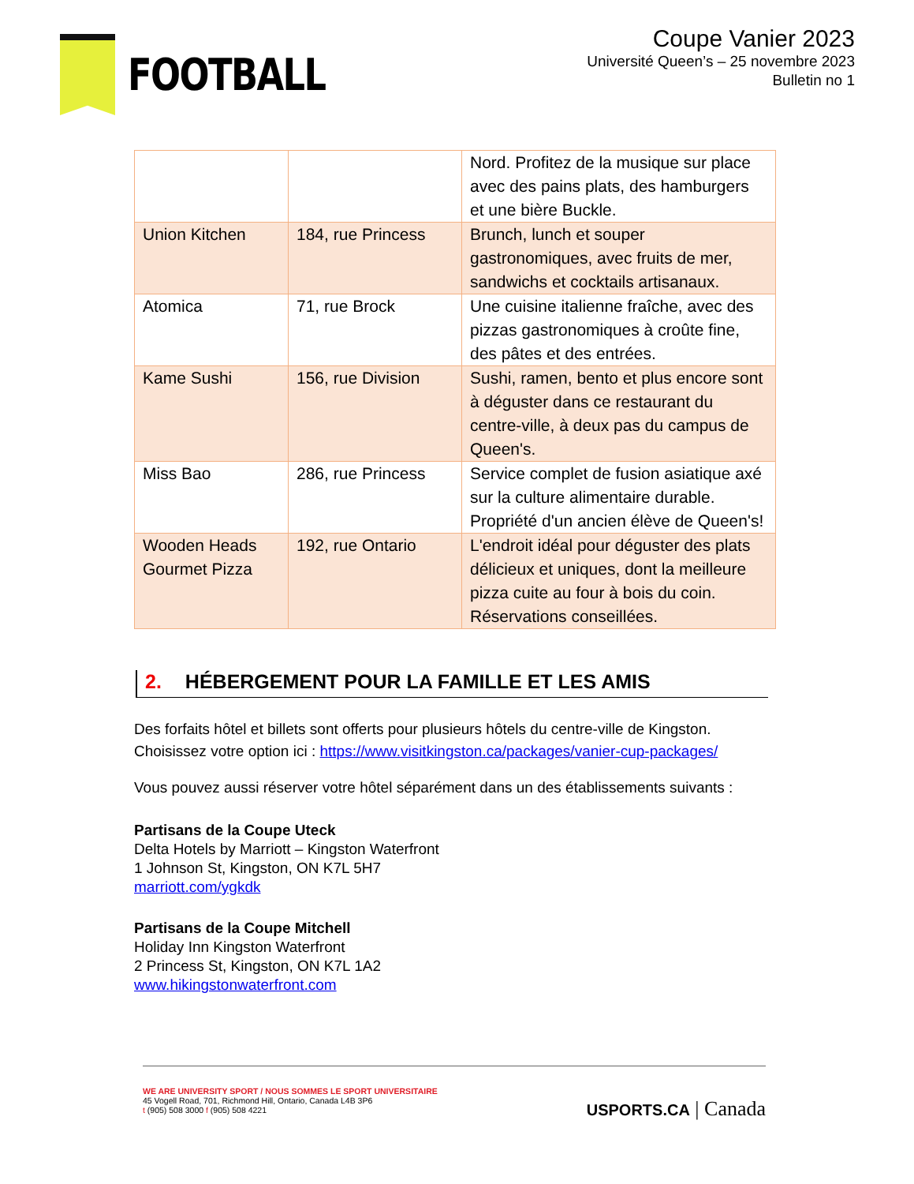FOOTBALL
Coupe Vanier 2023
Université Queen’s – 25 novembre 2023
Bulletin no 1
| | | Nord. Profitez de la musique sur place avec des pains plats, des hamburgers et une bière Buckle. |
| Union Kitchen | 184, rue Princess | Brunch, lunch et souper gastronomiques, avec fruits de mer, sandwichs et cocktails artisanaux. |
| Atomica | 71, rue Brock | Une cuisine italienne fraîche, avec des pizzas gastronomiques à croûte fine, des pâtes et des entrées. |
| Kame Sushi | 156, rue Division | Sushi, ramen, bento et plus encore sont à déguster dans ce restaurant du centre-ville, à deux pas du campus de Queen's. |
| Miss Bao | 286, rue Princess | Service complet de fusion asiatique axé sur la culture alimentaire durable. Propriété d'un ancien élève de Queen's! |
| Wooden Heads Gourmet Pizza | 192, rue Ontario | L'endroit idéal pour déguster des plats délicieux et uniques, dont la meilleure pizza cuite au four à bois du coin. Réservations conseillées. |
2. HÉBERGEMENT POUR LA FAMILLE ET LES AMIS
Des forfaits hôtel et billets sont offerts pour plusieurs hôtels du centre-ville de Kingston. Choisissez votre option ici : https://www.visitkingston.ca/packages/vanier-cup-packages/
Vous pouvez aussi réserver votre hôtel séparément dans un des établissements suivants :
Partisans de la Coupe Uteck
Delta Hotels by Marriott – Kingston Waterfront
1 Johnson St, Kingston, ON K7L 5H7
marriott.com/ygkdk
Partisans de la Coupe Mitchell
Holiday Inn Kingston Waterfront
2 Princess St, Kingston, ON K7L 1A2
www.hikingstonwaterfront.com
WE ARE UNIVERSITY SPORT / NOUS SOMMES LE SPORT UNIVERSITAIRE
45 Vogell Road, 701, Richmond Hill, Ontario, Canada L4B 3P6
t (905) 508 3000 f (905) 508 4221
USPORTS.CA | Canada